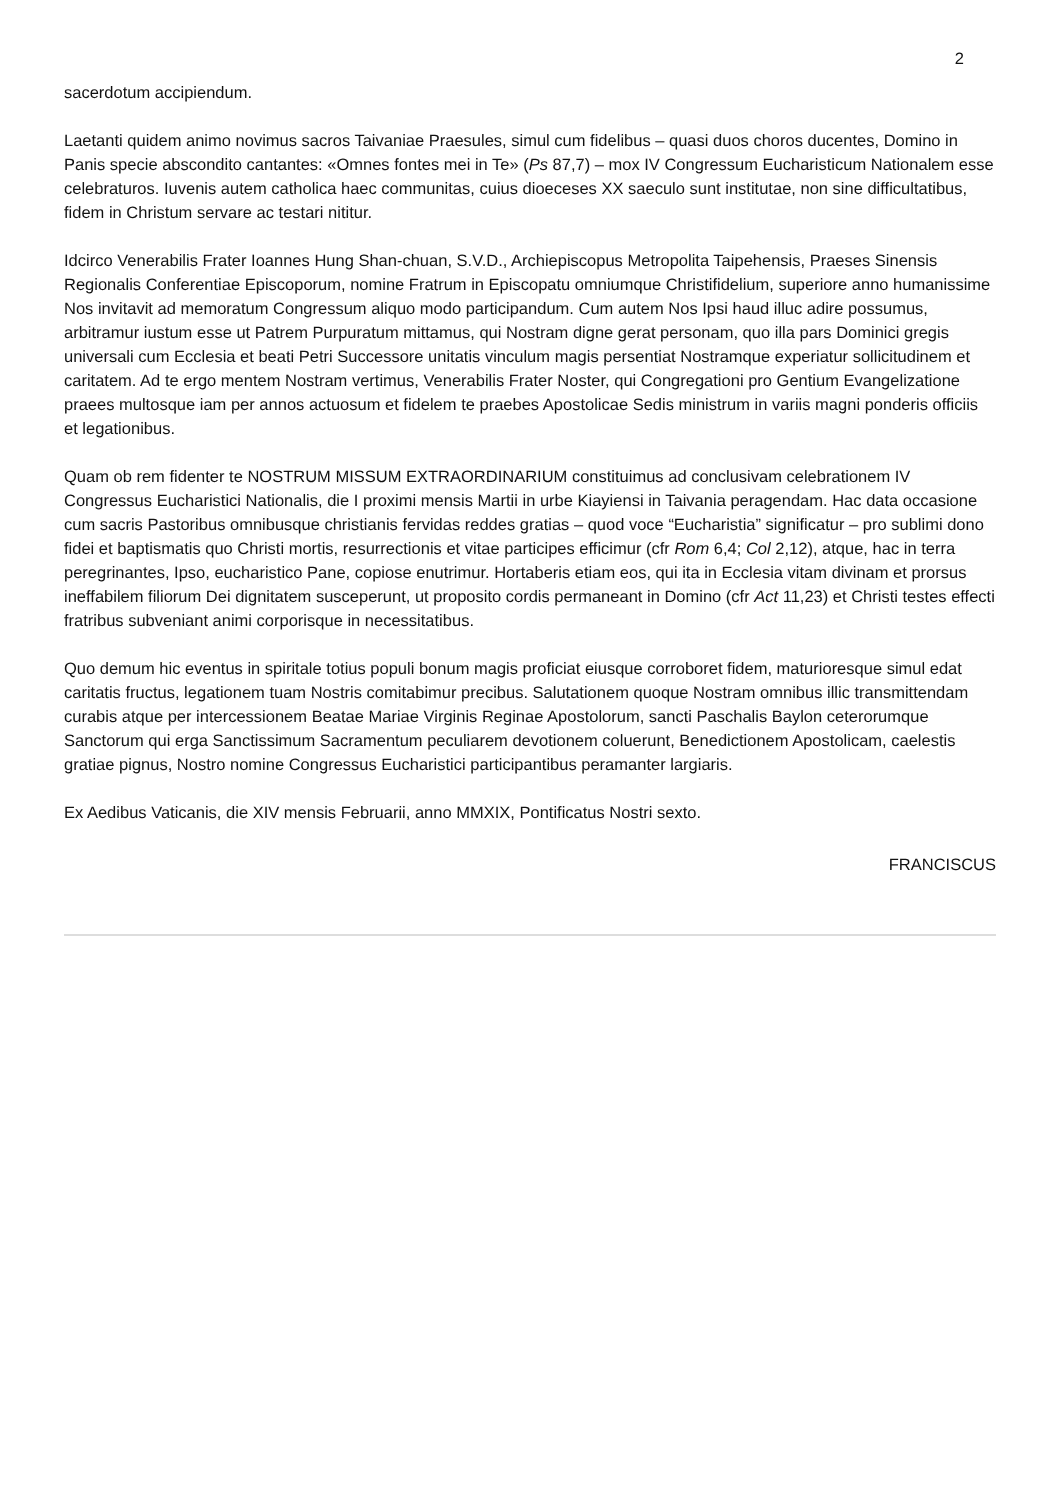2
sacerdotum accipiendum.
Laetanti quidem animo novimus sacros Taivaniae Praesules, simul cum fidelibus – quasi duos choros ducentes, Domino in Panis specie abscondito cantantes: «Omnes fontes mei in Te» (Ps 87,7) – mox IV Congressum Eucharisticum Nationalem esse celebraturos. Iuvenis autem catholica haec communitas, cuius dioeceses XX saeculo sunt institutae, non sine difficultatibus, fidem in Christum servare ac testari nititur.
Idcirco Venerabilis Frater Ioannes Hung Shan-chuan, S.V.D., Archiepiscopus Metropolita Taipehensis, Praeses Sinensis Regionalis Conferentiae Episcoporum, nomine Fratrum in Episcopatu omniumque Christifidelium, superiore anno humanissime Nos invitavit ad memoratum Congressum aliquo modo participandum. Cum autem Nos Ipsi haud illuc adire possumus, arbitramur iustum esse ut Patrem Purpuratum mittamus, qui Nostram digne gerat personam, quo illa pars Dominici gregis universali cum Ecclesia et beati Petri Successore unitatis vinculum magis persentiat Nostramque experiatur sollicitudinem et caritatem. Ad te ergo mentem Nostram vertimus, Venerabilis Frater Noster, qui Congregationi pro Gentium Evangelizatione praees multosque iam per annos actuosum et fidelem te praebes Apostolicae Sedis ministrum in variis magni ponderis officiis et legationibus.
Quam ob rem fidenter te NOSTRUM MISSUM EXTRAORDINARIUM constituimus ad conclusivam celebrationem IV Congressus Eucharistici Nationalis, die I proximi mensis Martii in urbe Kiayiensi in Taivania peragendam. Hac data occasione cum sacris Pastoribus omnibusque christianis fervidas reddes gratias – quod voce “Eucharistia” significatur – pro sublimi dono fidei et baptismatis quo Christi mortis, resurrectionis et vitae participes efficimur (cfr Rom 6,4; Col 2,12), atque, hac in terra peregrinantes, Ipso, eucharistico Pane, copiose enutrimur. Hortaberis etiam eos, qui ita in Ecclesia vitam divinam et prorsus ineffabilem filiorum Dei dignitatem susceperunt, ut proposito cordis permaneant in Domino (cfr Act 11,23) et Christi testes effecti fratribus subveniant animi corporisque in necessitatibus.
Quo demum hic eventus in spiritale totius populi bonum magis proficiat eiusque corroboret fidem, maturioresque simul edat caritatis fructus, legationem tuam Nostris comitabimur precibus. Salutationem quoque Nostram omnibus illic transmittendam curabis atque per intercessionem Beatae Mariae Virginis Reginae Apostolorum, sancti Paschalis Baylon ceterorumque Sanctorum qui erga Sanctissimum Sacramentum peculiarem devotionem coluerunt, Benedictionem Apostolicam, caelestis gratiae pignus, Nostro nomine Congressus Eucharistici participantibus peramanter largiaris.
Ex Aedibus Vaticanis, die XIV mensis Februarii, anno MMXIX, Pontificatus Nostri sexto.
FRANCISCUS